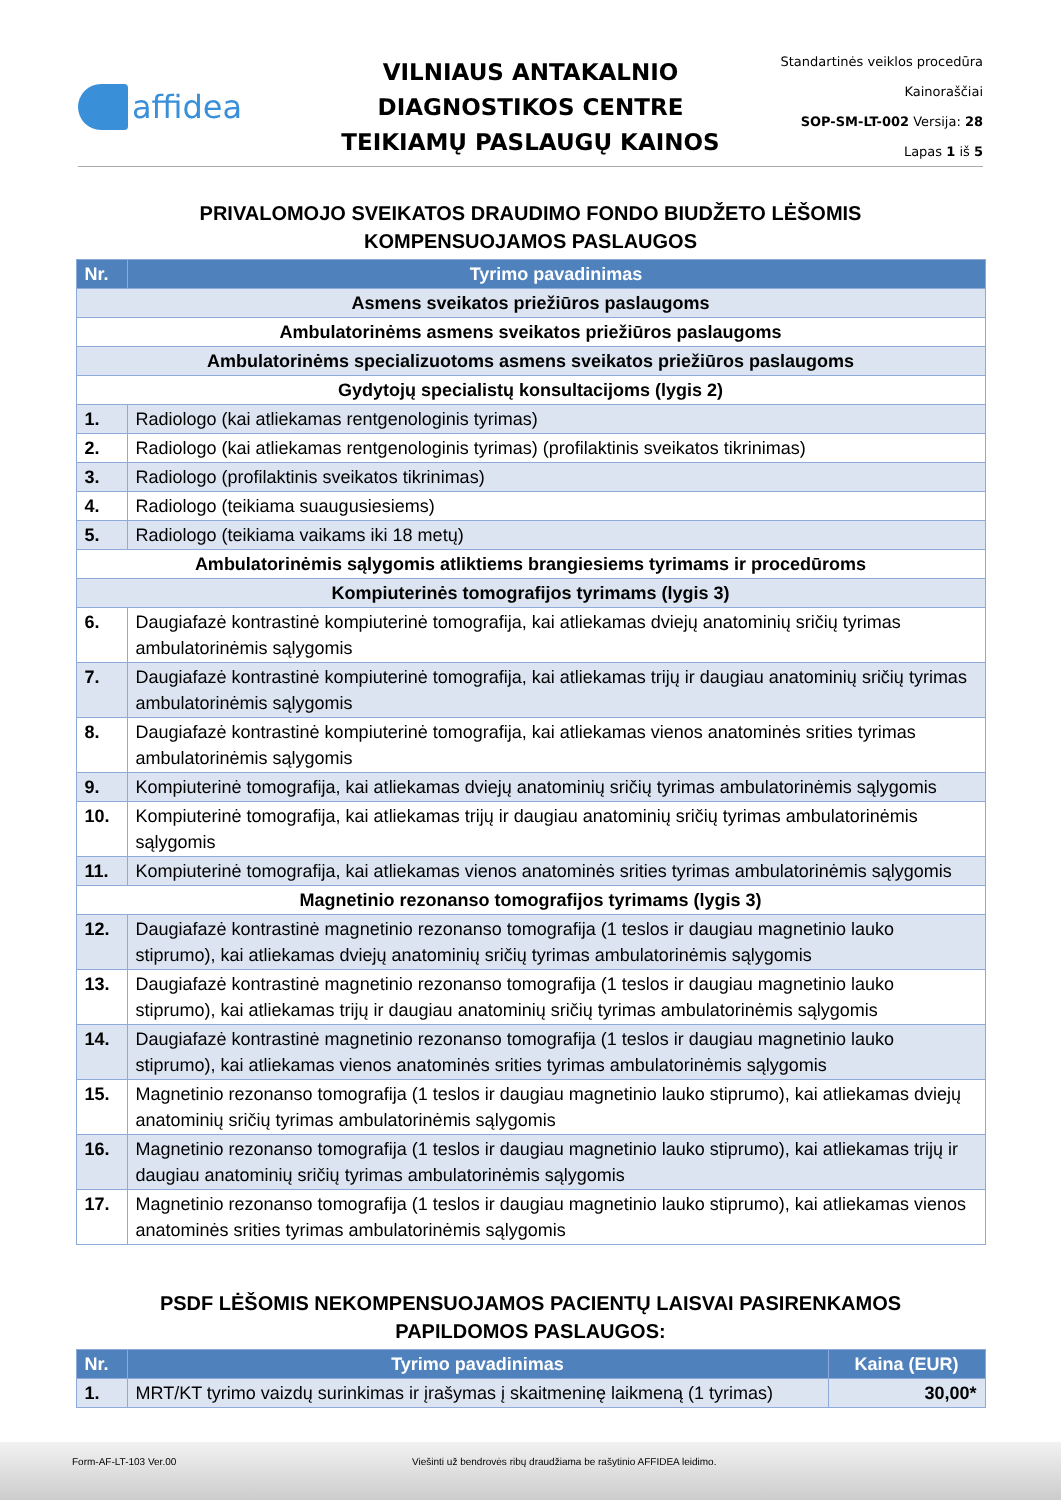affidea
VILNIAUS ANTAKALNIO
DIAGNOSTIKOS CENTRE
TEIKIAMŲ PASLAUGŲ KAINOS
Standartinės veiklos procedūra
Kainoraščiai
SOP-SM-LT-002 Versija: 28
Lapas 1 iš 5
PRIVALOMOJO SVEIKATOS DRAUDIMO FONDO BIUDŽETO LĖŠOMIS
KOMPENSUOJAMOS PASLAUGOS
| Nr. | Tyrimo pavadinimas |
| --- | --- |
| Asmens sveikatos priežiūros paslaugoms | |
| Ambulatorinėms asmens sveikatos priežiūros paslaugoms | |
| Ambulatorinėms specializuotoms asmens sveikatos priežiūros paslaugoms | |
| Gydytojų specialistų konsultacijoms (lygis 2) | |
| 1. | Radiologo (kai atliekamas rentgenologinis tyrimas) |
| 2. | Radiologo (kai atliekamas rentgenologinis tyrimas) (profilaktinis sveikatos tikrinimas) |
| 3. | Radiologo (profilaktinis sveikatos tikrinimas) |
| 4. | Radiologo (teikiama suaugusiesiems) |
| 5. | Radiologo (teikiama vaikams iki 18 metų) |
| Ambulatorinėmis sąlygomis atliktiems brangiesiems tyrimams ir procedūroms | |
| Kompiuterinės tomografijos tyrimams (lygis 3) | |
| 6. | Daugiafazė kontrastinė kompiuterinė tomografija, kai atliekamas dviejų anatominių sričių tyrimas ambulatorinėmis sąlygomis |
| 7. | Daugiafazė kontrastinė kompiuterinė tomografija, kai atliekamas trijų ir daugiau anatominių sričių tyrimas ambulatorinėmis sąlygomis |
| 8. | Daugiafazė kontrastinė kompiuterinė tomografija, kai atliekamas vienos anatominės srities tyrimas ambulatorinėmis sąlygomis |
| 9. | Kompiuterinė tomografija, kai atliekamas dviejų anatominių sričių tyrimas ambulatorinėmis sąlygomis |
| 10. | Kompiuterinė tomografija, kai atliekamas trijų ir daugiau anatominių sričių tyrimas ambulatorinėmis sąlygomis |
| 11. | Kompiuterinė tomografija, kai atliekamas vienos anatominės srities tyrimas ambulatorinėmis sąlygomis |
| Magnetinio rezonanso tomografijos tyrimams (lygis 3) | |
| 12. | Daugiafazė kontrastinė magnetinio rezonanso tomografija (1 teslos ir daugiau magnetinio lauko stiprumo), kai atliekamas dviejų anatominių sričių tyrimas ambulatorinėmis sąlygomis |
| 13. | Daugiafazė kontrastinė magnetinio rezonanso tomografija (1 teslos ir daugiau magnetinio lauko stiprumo), kai atliekamas trijų ir daugiau anatominių sričių tyrimas ambulatorinėmis sąlygomis |
| 14. | Daugiafazė kontrastinė magnetinio rezonanso tomografija (1 teslos ir daugiau magnetinio lauko stiprumo), kai atliekamas vienos anatominės srities tyrimas ambulatorinėmis sąlygomis |
| 15. | Magnetinio rezonanso tomografija (1 teslos ir daugiau magnetinio lauko stiprumo), kai atliekamas dviejų anatominių sričių tyrimas ambulatorinėmis sąlygomis |
| 16. | Magnetinio rezonanso tomografija (1 teslos ir daugiau magnetinio lauko stiprumo), kai atliekamas trijų ir daugiau anatominių sričių tyrimas ambulatorinėmis sąlygomis |
| 17. | Magnetinio rezonanso tomografija (1 teslos ir daugiau magnetinio lauko stiprumo), kai atliekamas vienos anatominės srities tyrimas ambulatorinėmis sąlygomis |
PSDF LĖŠOMIS NEKOMPENSUOJAMOS PACIENTŲ LAISVAI PASIRENKAMOS
PAPILDOMOS PASLAUGOS:
| Nr. | Tyrimo pavadinimas | Kaina (EUR) |
| --- | --- | --- |
| 1. | MRT/KT tyrimo vaizdų surinkimas ir įrašymas į skaitmeninę laikmeną (1 tyrimas) | 30,00* |
Form-AF-LT-103 Ver.00 Viešinti už bendrovės ribų draudžiama be rašytinio AFFIDEA leidimo.